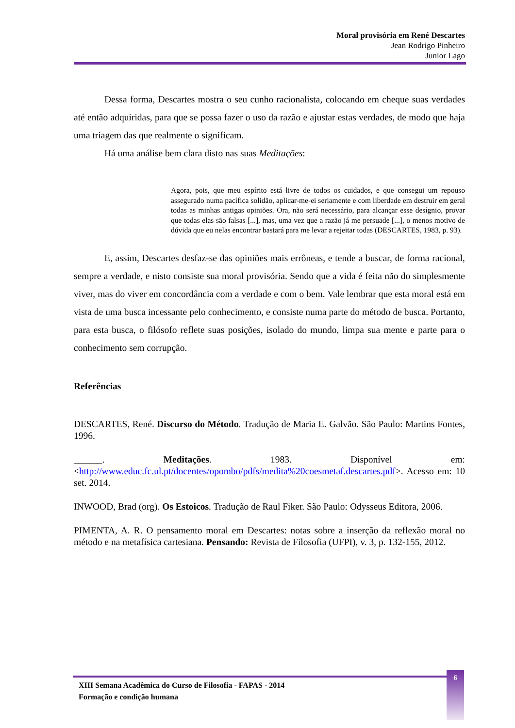Moral provisória em René Descartes
Jean Rodrigo Pinheiro
Junior Lago
Dessa forma, Descartes mostra o seu cunho racionalista, colocando em cheque suas verdades até então adquiridas, para que se possa fazer o uso da razão e ajustar estas verdades, de modo que haja uma triagem das que realmente o significam.
Há uma análise bem clara disto nas suas Meditações:
Agora, pois, que meu espírito está livre de todos os cuidados, e que consegui um repouso assegurado numa pacífica solidão, aplicar-me-ei seriamente e com liberdade em destruir em geral todas as minhas antigas opiniões. Ora, não será necessário, para alcançar esse desígnio, provar que todas elas são falsas [...], mas, uma vez que a razão já me persuade [...], o menos motivo de dúvida que eu nelas encontrar bastará para me levar a rejeitar todas (DESCARTES, 1983, p. 93).
E, assim, Descartes desfaz-se das opiniões mais errôneas, e tende a buscar, de forma racional, sempre a verdade, e nisto consiste sua moral provisória. Sendo que a vida é feita não do simplesmente viver, mas do viver em concordância com a verdade e com o bem. Vale lembrar que esta moral está em vista de uma busca incessante pelo conhecimento, e consiste numa parte do método de busca. Portanto, para esta busca, o filósofo reflete suas posições, isolado do mundo, limpa sua mente e parte para o conhecimento sem corrupção.
Referências
DESCARTES, René. Discurso do Método. Tradução de Maria E. Galvão. São Paulo: Martins Fontes, 1996.
______. Meditações. 1983. Disponível em: <http://www.educ.fc.ul.pt/docentes/opombo/pdfs/medita%20coesmetaf.descartes.pdf>. Acesso em: 10 set. 2014.
INWOOD, Brad (org). Os Estoicos. Tradução de Raul Fiker. São Paulo: Odysseus Editora, 2006.
PIMENTA, A. R. O pensamento moral em Descartes: notas sobre a inserção da reflexão moral no método e na metafísica cartesiana. Pensando: Revista de Filosofia (UFPI), v. 3, p. 132-155, 2012.
XIII Semana Acadêmica do Curso de Filosofia - FAPAS - 2014
Formação e condição humana
6